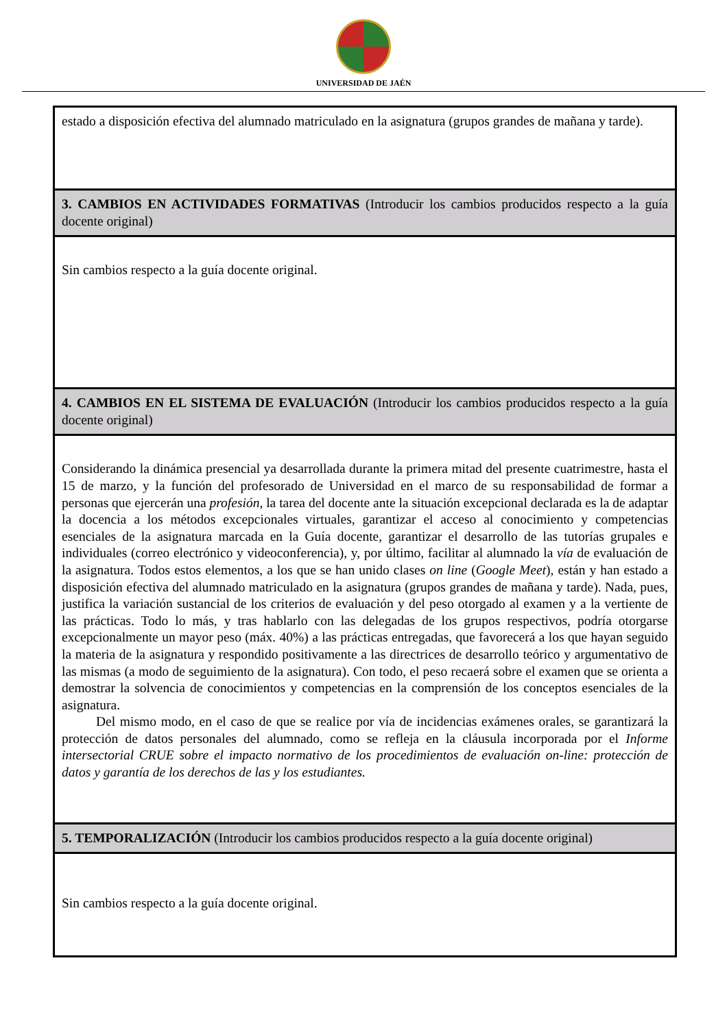UNIVERSIDAD DE JAÉN
| estado a disposición efectiva del alumnado matriculado en la asignatura (grupos grandes de mañana y tarde). |
| 3. CAMBIOS EN ACTIVIDADES FORMATIVAS (Introducir los cambios producidos respecto a la guía docente original) |
| Sin cambios respecto a la guía docente original. |
| 4. CAMBIOS EN EL SISTEMA DE EVALUACIÓN (Introducir los cambios producidos respecto a la guía docente original) |
| Considerando la dinámica presencial ya desarrollada durante la primera mitad del presente cuatrimestre, hasta el 15 de marzo, y la función del profesorado de Universidad en el marco de su responsabilidad de formar a personas que ejercerán una profesión , la tarea del docente ante la situación excepcional declarada es la de adaptar la docencia a los métodos excepcionales virtuales, garantizar el acceso al conocimiento y competencias esenciales de la asignatura marcada en la Guía docente, garantizar el desarrollo de las tutorías grupales e individuales (correo electrónico y videoconferencia), y, por último, facilitar al alumnado la vía de evaluación de la asignatura. Todos estos elementos, a los que se han unido clases on line ( Google Meet ), están y han estado a disposición efectiva del alumnado matriculado en la asignatura (grupos grandes de mañana y tarde). Nada, pues, justifica la variación sustancial de los criterios de evaluación y del peso otorgado al examen y a la vertiente de las prácticas. Todo lo más, y tras hablarlo con las delegadas de los grupos respectivos, podría otorgarse excepcionalmente un mayor peso (máx. 40%) a las prácticas entregadas, que favorecerá a los que hayan seguido la materia de la asignatura y respondido positivamente a las directrices de desarrollo teórico y argumentativo de las mismas (a modo de seguimiento de la asignatura). Con todo, el peso recaerá sobre el examen que se orienta a demostrar la solvencia de conocimientos y competencias en la comprensión de los conceptos esenciales de la asignatura. Del mismo modo, en el caso de que se realice por vía de incidencias exámenes orales, se garantizará la protección de datos personales del alumnado, como se refleja en la cláusula incorporada por el Informe intersectorial CRUE sobre el impacto normativo de los procedimientos de evaluación on-line: protección de datos y garantía de los derechos de las y los estudiantes. |
| 5. TEMPORALIZACIÓN (Introducir los cambios producidos respecto a la guía docente original) |
| Sin cambios respecto a la guía docente original. |